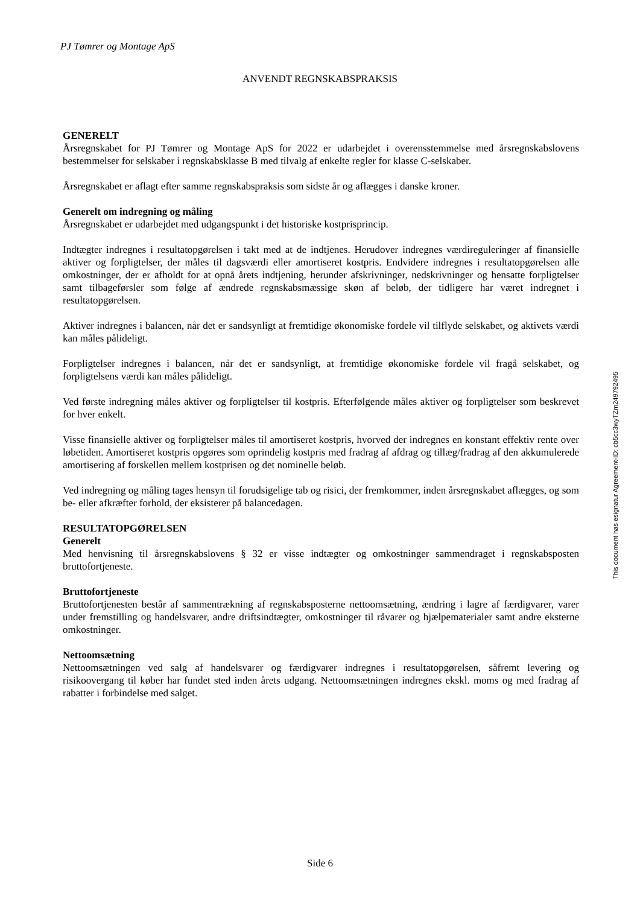PJ Tømrer og Montage ApS
ANVENDT REGNSKABSPRAKSIS
GENERELT
Årsregnskabet for PJ Tømrer og Montage ApS for 2022 er udarbejdet i overensstemmelse med årsregnskabslovens bestemmelser for selskaber i regnskabsklasse B med tilvalg af enkelte regler for klasse C-selskaber.
Årsregnskabet er aflagt efter samme regnskabspraksis som sidste år og aflægges i danske kroner.
Generelt om indregning og måling
Årsregnskabet er udarbejdet med udgangspunkt i det historiske kostprisprincip.
Indtægter indregnes i resultatopgørelsen i takt med at de indtjenes. Herudover indregnes værdireguleringer af finansielle aktiver og forpligtelser, der måles til dagsværdi eller amortiseret kostpris. Endvidere indregnes i resultatopgørelsen alle omkostninger, der er afholdt for at opnå årets indtjening, herunder afskrivninger, nedskrivninger og hensatte forpligtelser samt tilbageførsler som følge af ændrede regnskabsmæssige skøn af beløb, der tidligere har været indregnet i resultatopgørelsen.
Aktiver indregnes i balancen, når det er sandsynligt at fremtidige økonomiske fordele vil tilflyde selskabet, og aktivets værdi kan måles pålideligt.
Forpligtelser indregnes i balancen, når det er sandsynligt, at fremtidige økonomiske fordele vil fragå selskabet, og forpligtelsens værdi kan måles pålideligt.
Ved første indregning måles aktiver og forpligtelser til kostpris. Efterfølgende måles aktiver og forpligtelser som beskrevet for hver enkelt.
Visse finansielle aktiver og forpligtelser måles til amortiseret kostpris, hvorved der indregnes en konstant effektiv rente over løbetiden. Amortiseret kostpris opgøres som oprindelig kostpris med fradrag af afdrag og tillæg/fradrag af den akkumulerede amortisering af forskellen mellem kostprisen og det nominelle beløb.
Ved indregning og måling tages hensyn til forudsigelige tab og risici, der fremkommer, inden årsregnskabet aflægges, og som be- eller afkræfter forhold, der eksisterer på balancedagen.
RESULTATOPGØRELSEN
Generelt
Med henvisning til årsregnskabslovens § 32 er visse indtægter og omkostninger sammendraget i regnskabsposten bruttofortjeneste.
Bruttofortjeneste
Bruttofortjenesten består af sammentrækning af regnskabsposterne nettoomsætning, ændring i lagre af færdigvarer, varer under fremstilling og handelsvarer, andre driftsindtægter, omkostninger til råvarer og hjælpematerialer samt andre eksterne omkostninger.
Nettoomsætning
Nettoomsætningen ved salg af handelsvarer og færdigvarer indregnes i resultatopgørelsen, såfremt levering og risikoovergang til køber har fundet sted inden årets udgang. Nettoomsætningen indregnes ekskl. moms og med fradrag af rabatter i forbindelse med salget.
This document has esignatur Agreement-ID: cb5cc3wyTZm249792495
Side 6